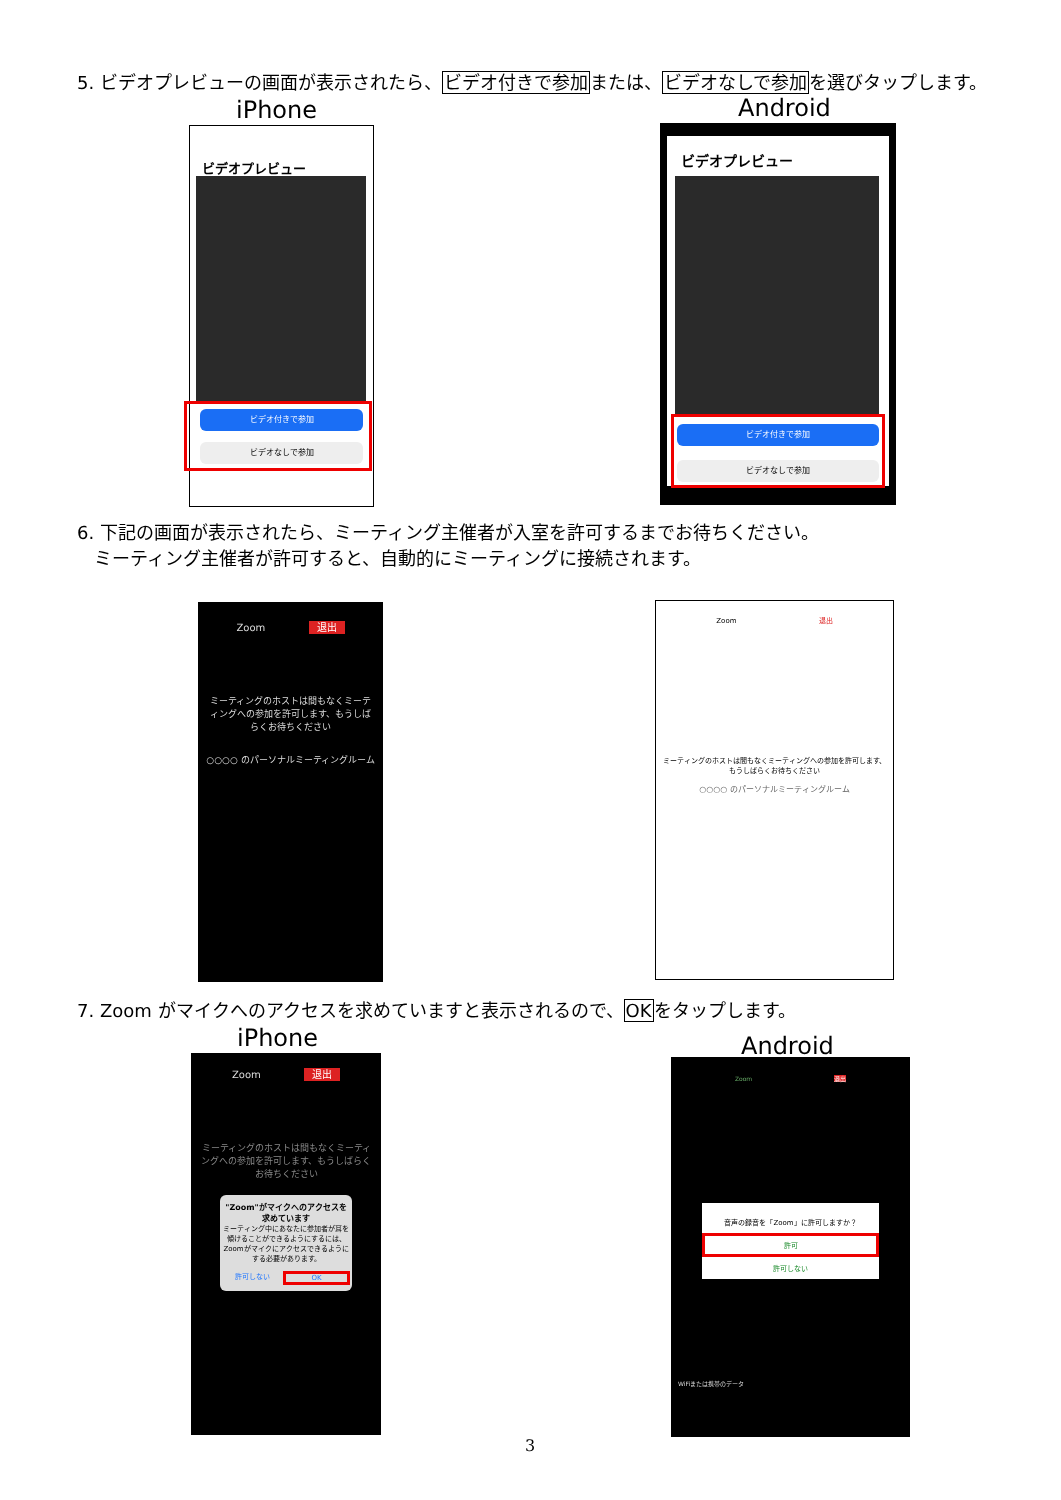5. ビデオプレビューの画面が表示されたら、ビデオ付きで参加または、ビデオなしで参加を選びタップします。
iPhone Android
ビデオプレビュー
ビデオ付きで参加
ビデオなしで参加
ビデオプレビュー
ビデオ付きで参加
ビデオなしで参加
6. 下記の画面が表示されたら、ミーティング主催者が入室を許可するまでお待ちください。
ミーティング主催者が許可すると、自動的にミーティングに接続されます。
Zoom 退出
ミーティングのホストは間もなくミーティングへの参加を許可します、もうしばらくお待ちください
○○○○ のパーソナルミーティングルーム
Zoom 退出
ミーティングのホストは間もなくミーティングへの参加を許可します、もうしばらくお待ちください
○○○○ のパーソナルミーティングルーム
7. Zoom がマイクへのアクセスを求めていますと表示されるので、OKをタップします。
iPhone Android
Zoom 退出
ミーティングのホストは間もなくミーティングへの参加を許可します、もうしばらくお待ちください
"Zoom"がマイクへのアクセスを求めています
ミーティング中にあなたに参加者が耳を傾けることができるようにするには、Zoomがマイクにアクセスできるようにする必要があります。
許可しない OK
Zoom 退出
音声の録音を「Zoom」に許可しますか？
許可
許可しない
WiFiまたは携帯のデータ
3